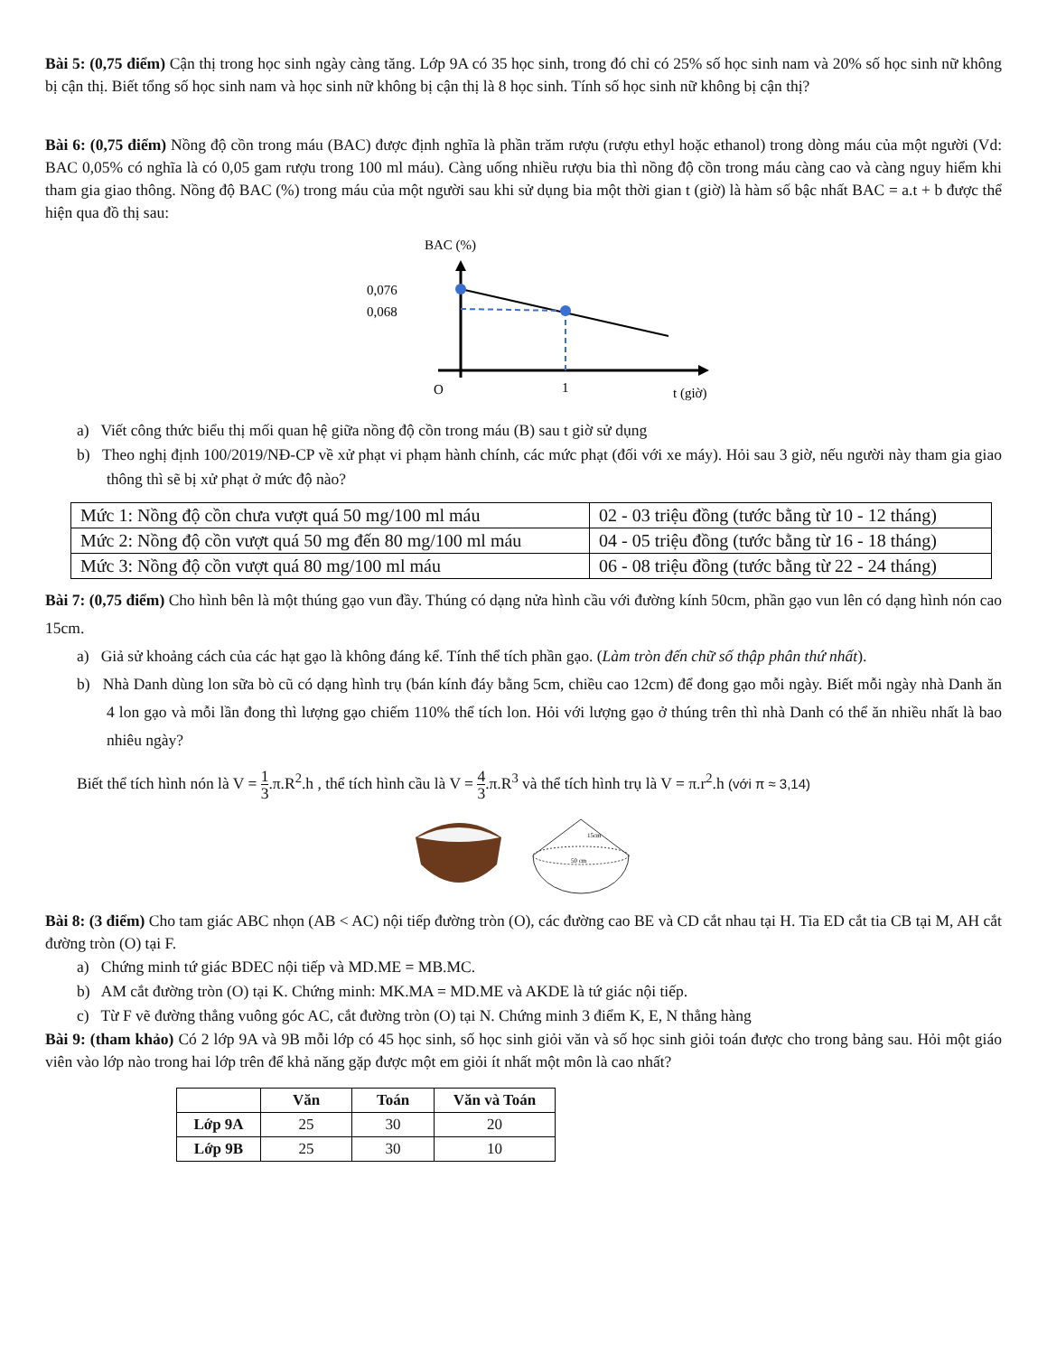Bài 5: (0,75 điểm) Cận thị trong học sinh ngày càng tăng. Lớp 9A có 35 học sinh, trong đó chỉ có 25% số học sinh nam và 20% số học sinh nữ không bị cận thị. Biết tổng số học sinh nam và học sinh nữ không bị cận thị là 8 học sinh. Tính số học sinh nữ không bị cận thị?
Bài 6: (0,75 điểm) Nồng độ cồn trong máu (BAC) được định nghĩa là phần trăm rượu (rượu ethyl hoặc ethanol) trong dòng máu của một người (Vd: BAC 0,05% có nghĩa là có 0,05 gam rượu trong 100 ml máu). Càng uống nhiều rượu bia thì nồng độ cồn trong máu càng cao và càng nguy hiểm khi tham gia giao thông. Nồng độ BAC (%) trong máu của một người sau khi sử dụng bia một thời gian t (giờ) là hàm số bậc nhất BAC = a.t + b được thể hiện qua đồ thị sau:
BAC (%)
0,076
0,068
O
1
t (giờ)
a) Viết công thức biểu thị mối quan hệ giữa nồng độ cồn trong máu (B) sau t giờ sử dụng
b) Theo nghị định 100/2019/NĐ-CP về xử phạt vi phạm hành chính, các mức phạt (đối với xe máy). Hỏi sau 3 giờ, nếu người này tham gia giao thông thì sẽ bị xử phạt ở mức độ nào?
| Mức 1: Nồng độ cồn chưa vượt quá 50 mg/100 ml máu | 02 - 03 triệu đồng (tước bằng từ 10 - 12 tháng) |
| Mức 2: Nồng độ cồn vượt quá 50 mg đến 80 mg/100 ml máu | 04 - 05 triệu đồng (tước bằng từ 16 - 18 tháng) |
| Mức 3: Nồng độ cồn vượt quá 80 mg/100 ml máu | 06 - 08 triệu đồng (tước bằng từ 22 - 24 tháng) |
Bài 7: (0,75 điểm) Cho hình bên là một thúng gạo vun đầy. Thúng có dạng nửa hình cầu với đường kính 50cm, phần gạo vun lên có dạng hình nón cao 15cm.
a) Giả sử khoảng cách của các hạt gạo là không đáng kể. Tính thể tích phần gạo. (Làm tròn đến chữ số thập phân thứ nhất).
b) Nhà Danh dùng lon sữa bò cũ có dạng hình trụ (bán kính đáy bằng 5cm, chiều cao 12cm) để đong gạo mỗi ngày. Biết mỗi ngày nhà Danh ăn 4 lon gạo và mỗi lần đong thì lượng gạo chiếm 110% thể tích lon. Hỏi với lượng gạo ở thúng trên thì nhà Danh có thể ăn nhiều nhất là bao nhiêu ngày?
Biết thể tích hình nón là V = 1 3.π.R<sup>2</sup>.h , thể tích hình cầu là V = 4 3.π.R<sup>3</sup> và thể tích hình trụ là V = π.r<sup>2</sup>.h (với π ≈ 3,14)
15cm
50 cm
Bài 8: (3 điểm) Cho tam giác ABC nhọn (AB < AC) nội tiếp đường tròn (O), các đường cao BE và CD cắt nhau tại H. Tia ED cắt tia CB tại M, AH cắt đường tròn (O) tại F.
a) Chứng minh tứ giác BDEC nội tiếp và MD.ME = MB.MC.
b) AM cắt đường tròn (O) tại K. Chứng minh: MK.MA = MD.ME và AKDE là tứ giác nội tiếp.
c) Từ F vẽ đường thẳng vuông góc AC, cắt đường tròn (O) tại N. Chứng minh 3 điểm K, E, N thẳng hàng
Bài 9: (tham khảo) Có 2 lớp 9A và 9B mỗi lớp có 45 học sinh, số học sinh giỏi văn và số học sinh giỏi toán được cho trong bảng sau. Hỏi một giáo viên vào lớp nào trong hai lớp trên để khả năng gặp được một em giỏi ít nhất một môn là cao nhất?
| | Văn | Toán | Văn và Toán |
| --- | --- | --- | --- |
| Lớp 9A | 25 | 30 | 20 |
| Lớp 9B | 25 | 30 | 10 |